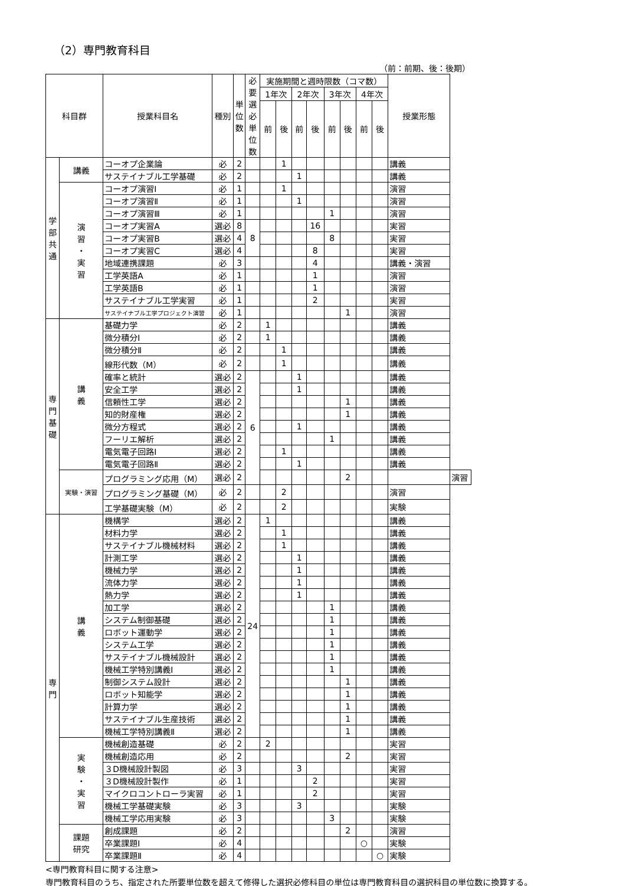（2）専門教育科目
（前：前期、後：後期）
| 科目群 | | 授業科目名 | 種別 | 単 位 数 | 必 要 選 必 単 位 数 | 実施期間と週時限数（コマ数） | | | | | | | | 授業形態 | |
| --- | --- | --- | --- | --- | --- | --- | --- | --- | --- | --- | --- | --- | --- | --- | --- |
| | | | | | | 1年次 | | 2年次 | | 3年次 | | 4年次 | | | |
| | | | | | | 前 | 後 | 前 | 後 | 前 | 後 | 前 | 後 | | |
| 学 部 共 通 | 講義 | コーオプ企業論 | 必 | 2 | | | 1 | | | | | | | 講義 | |
| | | サステイナブル工学基礎 | 必 | 2 | | | | 1 | | | | | | 講義 | |
| | 演 習 ・ 実 習 | コーオプ演習Ⅰ | 必 | 1 | | | 1 | | | | | | | 演習 | |
| | | コーオプ演習Ⅱ | 必 | 1 | | | | 1 | | | | | | 演習 | |
| | | コーオプ演習Ⅲ | 必 | 1 | | | | | | 1 | | | | 演習 | |
| | | コーオプ実習A | 選必 | 8 | 8 | | | | 16 | | | | | 実習 | |
| | | コーオプ実習B | 選必 | 4 | | | | | | 8 | | | | 実習 | |
| | | コーオプ実習C | 選必 | 4 | | | | | 8 | | | | | 実習 | |
| | | 地域連携課題 | 必 | 3 | | | | | 4 | | | | | 講義・演習 | |
| | | 工学英語A | 必 | 1 | | | | | 1 | | | | | 演習 | |
| | | 工学英語B | 必 | 1 | | | | | 1 | | | | | 演習 | |
| | | サステイナブル工学実習 | 必 | 1 | | | | | 2 | | | | | 実習 | |
| | | サステイナブル工学プロジェクト演習 | 必 | 1 | | | | | | | 1 | | | 演習 | |
| 専 門 基 礎 | 講 義 | 基礎力学 | 必 | 2 | | 1 | | | | | | | | 講義 | |
| | | 微分積分Ⅰ | 必 | 2 | | 1 | | | | | | | | 講義 | |
| | | 微分積分Ⅱ | 必 | 2 | | | 1 | | | | | | | 講義 | |
| | | 線形代数（M） | 必 | 2 | | | 1 | | | | | | | 講義 | |
| | | 確率と統計 | 選必 | 2 | 6 | | | 1 | | | | | | 講義 | |
| | | 安全工学 | 選必 | 2 | | | | 1 | | | | | | 講義 | |
| | | 信頼性工学 | 選必 | 2 | | | | | | | 1 | | | 講義 | |
| | | 知的財産権 | 選必 | 2 | | | | | | | 1 | | | 講義 | |
| | | 微分方程式 | 選必 | 2 | | | | 1 | | | | | | 講義 | |
| | | フーリエ解析 | 選必 | 2 | | | | | | 1 | | | | 講義 | |
| | | 電気電子回路Ⅰ | 選必 | 2 | | | 1 | | | | | | | 講義 | |
| | | 電気電子回路Ⅱ | 選必 | 2 | | | | 1 | | | | | | 講義 | |
| | 実験・演習 | プログラミング応用（M） | 選必 | 2 | | | | | | | 2 | | | | 演習 |
| | | プログラミング基礎（M） | 必 | 2 | | | 2 | | | | | | | 演習 | |
| | | 工学基礎実験（M） | 必 | 2 | | | 2 | | | | | | | 実験 | |
| 専 門 | 講 義 | 機構学 | 選必 | 2 | 24 | 1 | | | | | | | | 講義 | |
| | | 材料力学 | 選必 | 2 | | | 1 | | | | | | | 講義 | |
| | | サステイナブル機械材料 | 選必 | 2 | | | 1 | | | | | | | 講義 | |
| | | 計測工学 | 選必 | 2 | | | | 1 | | | | | | 講義 | |
| | | 機械力学 | 選必 | 2 | | | | 1 | | | | | | 講義 | |
| | | 流体力学 | 選必 | 2 | | | | 1 | | | | | | 講義 | |
| | | 熱力学 | 選必 | 2 | | | | 1 | | | | | | 講義 | |
| | | 加工学 | 選必 | 2 | | | | | | 1 | | | | 講義 | |
| | | システム制御基礎 | 選必 | 2 | | | | | | 1 | | | | 講義 | |
| | | ロボット運動学 | 選必 | 2 | | | | | | 1 | | | | 講義 | |
| | | システム工学 | 選必 | 2 | | | | | | 1 | | | | 講義 | |
| | | サステイナブル機械設計 | 選必 | 2 | | | | | | 1 | | | | 講義 | |
| | | 機械工学特別講義Ⅰ | 選必 | 2 | | | | | | 1 | | | | 講義 | |
| | | 制御システム設計 | 選必 | 2 | | | | | | | 1 | | | 講義 | |
| | | ロボット知能学 | 選必 | 2 | | | | | | | 1 | | | 講義 | |
| | | 計算力学 | 選必 | 2 | | | | | | | 1 | | | 講義 | |
| | | サステイナブル生産技術 | 選必 | 2 | | | | | | | 1 | | | 講義 | |
| | | 機械工学特別講義Ⅱ | 選必 | 2 | | | | | | | 1 | | | 講義 | |
| | 実 験 ・ 実 習 | 機械創造基礎 | 必 | 2 | | 2 | | | | | | | | 実習 | |
| | | 機械創造応用 | 必 | 2 | | | | | | | 2 | | | 実習 | |
| | | ３D機械設計製図 | 必 | 3 | | | | 3 | | | | | | 実習 | |
| | | ３D機械設計製作 | 必 | 1 | | | | | 2 | | | | | 実習 | |
| | | マイクロコントローラ実習 | 必 | 1 | | | | | 2 | | | | | 実習 | |
| | | 機械工学基礎実験 | 必 | 3 | | | | 3 | | | | | | 実験 | |
| | | 機械工学応用実験 | 必 | 3 | | | | | | 3 | | | | 実験 | |
| | 課題 研究 | 創成課題 | 必 | 2 | | | | | | | 2 | | | 演習 | |
| | | 卒業課題Ⅰ | 必 | 4 | | | | | | | | ○ | | 実験 | |
| | | 卒業課題Ⅱ | 必 | 4 | | | | | | | | | ○ | 実験 | |
<専門教育科目に関する注意>
専門教育科目のうち、指定された所要単位数を超えて修得した選択必修科目の単位は専門教育科目の選択科目の単位数に換算する。